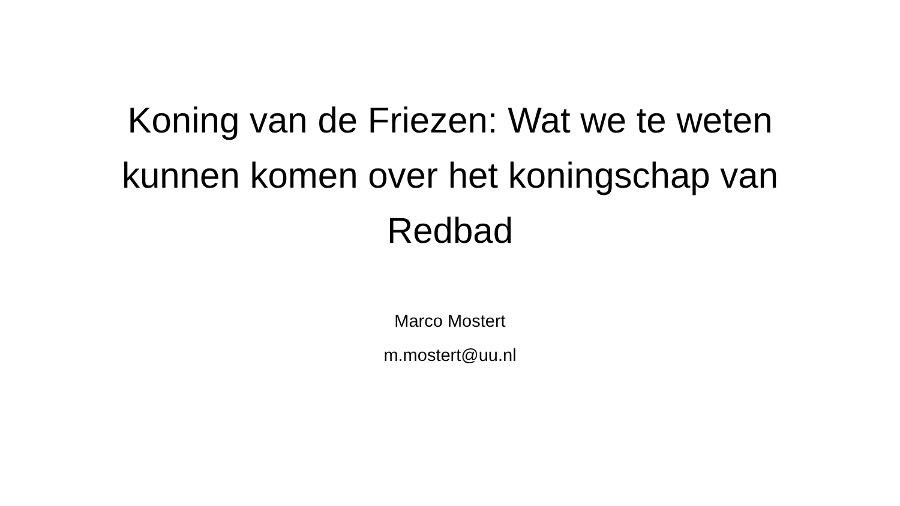Koning van de Friezen: Wat we te weten kunnen komen over het koningschap van Redbad
Marco Mostert
m.mostert@uu.nl